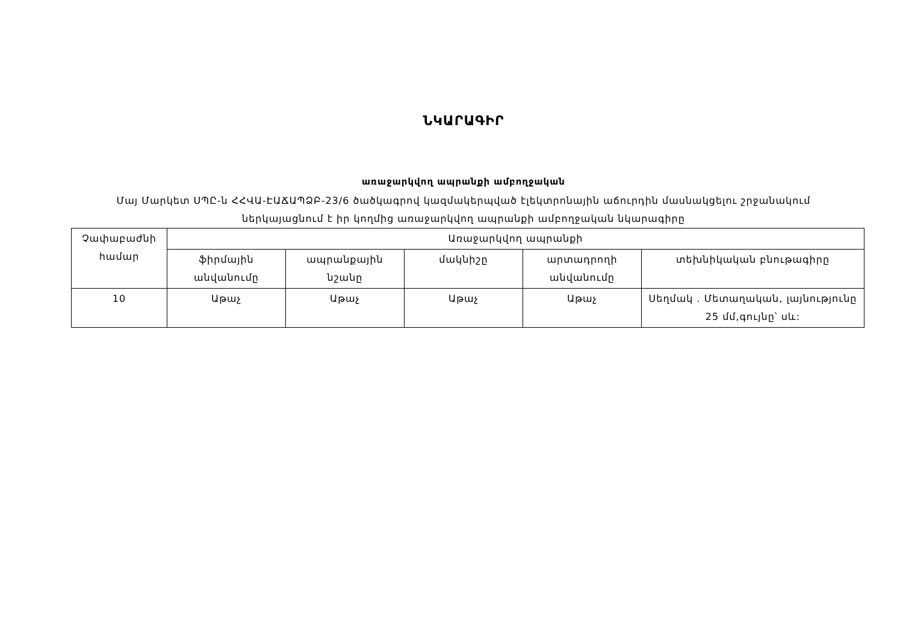ՆԿԱՐԱԳԻՐ
առաջարկվող ապրանքի ամբողջական
Մայ Մարկետ ՍՊԸ-ն ՀՀՎԱ-ԷԱՃԱՊՁԲ-23/6 ծածկագրով կազմակերպված էլեկտրոնային աճուրդին մասնակցելու շրջանակում ներկայացնում է իր կողմից առաջարկվող ապրանքի ամբողջական նկարագիրը
| Չափաբաժնի համար | Առաջարկվող ապրանքի | | | | |
| --- | --- | --- | --- | --- | --- |
| | ֆիրմային անվանումը | ապրանքային նշանը | մակնիշը | արտադրողի անվանումը | տեխնիկական բնութագիրը |
| 10 | Աթաչ | Աթաչ | Աթաչ | Աթաչ | Սեղմակ . Մետաղական, լայնությունը 25 մմ,գույնը՝ սև: |